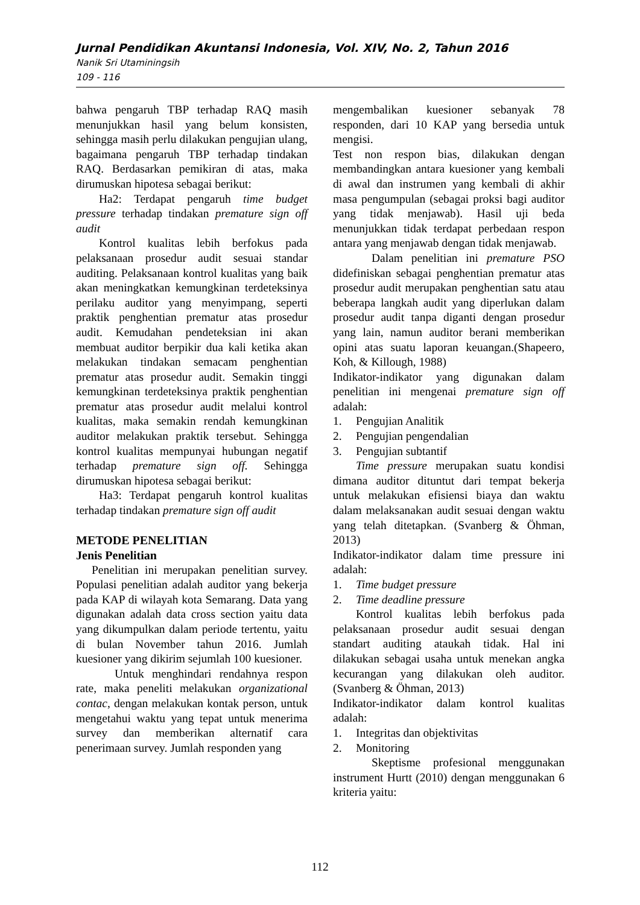Jurnal Pendidikan Akuntansi Indonesia, Vol. XIV, No. 2, Tahun 2016
Nanik Sri Utaminingsih
109 - 116
bahwa pengaruh TBP terhadap RAQ masih menunjukkan hasil yang belum konsisten, sehingga masih perlu dilakukan pengujian ulang, bagaimana pengaruh TBP terhadap tindakan RAQ. Berdasarkan pemikiran di atas, maka dirumuskan hipotesa sebagai berikut:
Ha2: Terdapat pengaruh time budget pressure terhadap tindakan premature sign off audit
Kontrol kualitas lebih berfokus pada pelaksanaan prosedur audit sesuai standar auditing. Pelaksanaan kontrol kualitas yang baik akan meningkatkan kemungkinan terdeteksinya perilaku auditor yang menyimpang, seperti praktik penghentian prematur atas prosedur audit. Kemudahan pendeteksian ini akan membuat auditor berpikir dua kali ketika akan melakukan tindakan semacam penghentian prematur atas prosedur audit. Semakin tinggi kemungkinan terdeteksinya praktik penghentian prematur atas prosedur audit melalui kontrol kualitas, maka semakin rendah kemungkinan auditor melakukan praktik tersebut. Sehingga kontrol kualitas mempunyai hubungan negatif terhadap premature sign off. Sehingga dirumuskan hipotesa sebagai berikut:
Ha3: Terdapat pengaruh kontrol kualitas terhadap tindakan premature sign off audit
METODE PENELITIAN
Jenis Penelitian
Penelitian ini merupakan penelitian survey. Populasi penelitian adalah auditor yang bekerja pada KAP di wilayah kota Semarang. Data yang digunakan adalah data cross section yaitu data yang dikumpulkan dalam periode tertentu, yaitu di bulan November tahun 2016. Jumlah kuesioner yang dikirim sejumlah 100 kuesioner.
Untuk menghindari rendahnya respon rate, maka peneliti melakukan organizational contac, dengan melakukan kontak person, untuk mengetahui waktu yang tepat untuk menerima survey dan memberikan alternatif cara penerimaan survey. Jumlah responden yang
mengembalikan kuesioner sebanyak 78 responden, dari 10 KAP yang bersedia untuk mengisi.
Test non respon bias, dilakukan dengan membandingkan antara kuesioner yang kembali di awal dan instrumen yang kembali di akhir masa pengumpulan (sebagai proksi bagi auditor yang tidak menjawab). Hasil uji beda menunjukkan tidak terdapat perbedaan respon antara yang menjawab dengan tidak menjawab.
Dalam penelitian ini premature PSO didefiniskan sebagai penghentian prematur atas prosedur audit merupakan penghentian satu atau beberapa langkah audit yang diperlukan dalam prosedur audit tanpa diganti dengan prosedur yang lain, namun auditor berani memberikan opini atas suatu laporan keuangan.(Shapeero, Koh, & Killough, 1988)
Indikator-indikator yang digunakan dalam penelitian ini mengenai premature sign off adalah:
1. Pengujian Analitik
2. Pengujian pengendalian
3. Pengujian subtantif
Time pressure merupakan suatu kondisi dimana auditor dituntut dari tempat bekerja untuk melakukan efisiensi biaya dan waktu dalam melaksanakan audit sesuai dengan waktu yang telah ditetapkan. (Svanberg & Öhman, 2013)
Indikator-indikator dalam time pressure ini adalah:
1. Time budget pressure
2. Time deadline pressure
Kontrol kualitas lebih berfokus pada pelaksanaan prosedur audit sesuai dengan standart auditing ataukah tidak. Hal ini dilakukan sebagai usaha untuk menekan angka kecurangan yang dilakukan oleh auditor.(Svanberg & Öhman, 2013)
Indikator-indikator dalam kontrol kualitas adalah:
1. Integritas dan objektivitas
2. Monitoring
Skeptisme profesional menggunakan instrument Hurtt (2010) dengan menggunakan 6 kriteria yaitu:
112